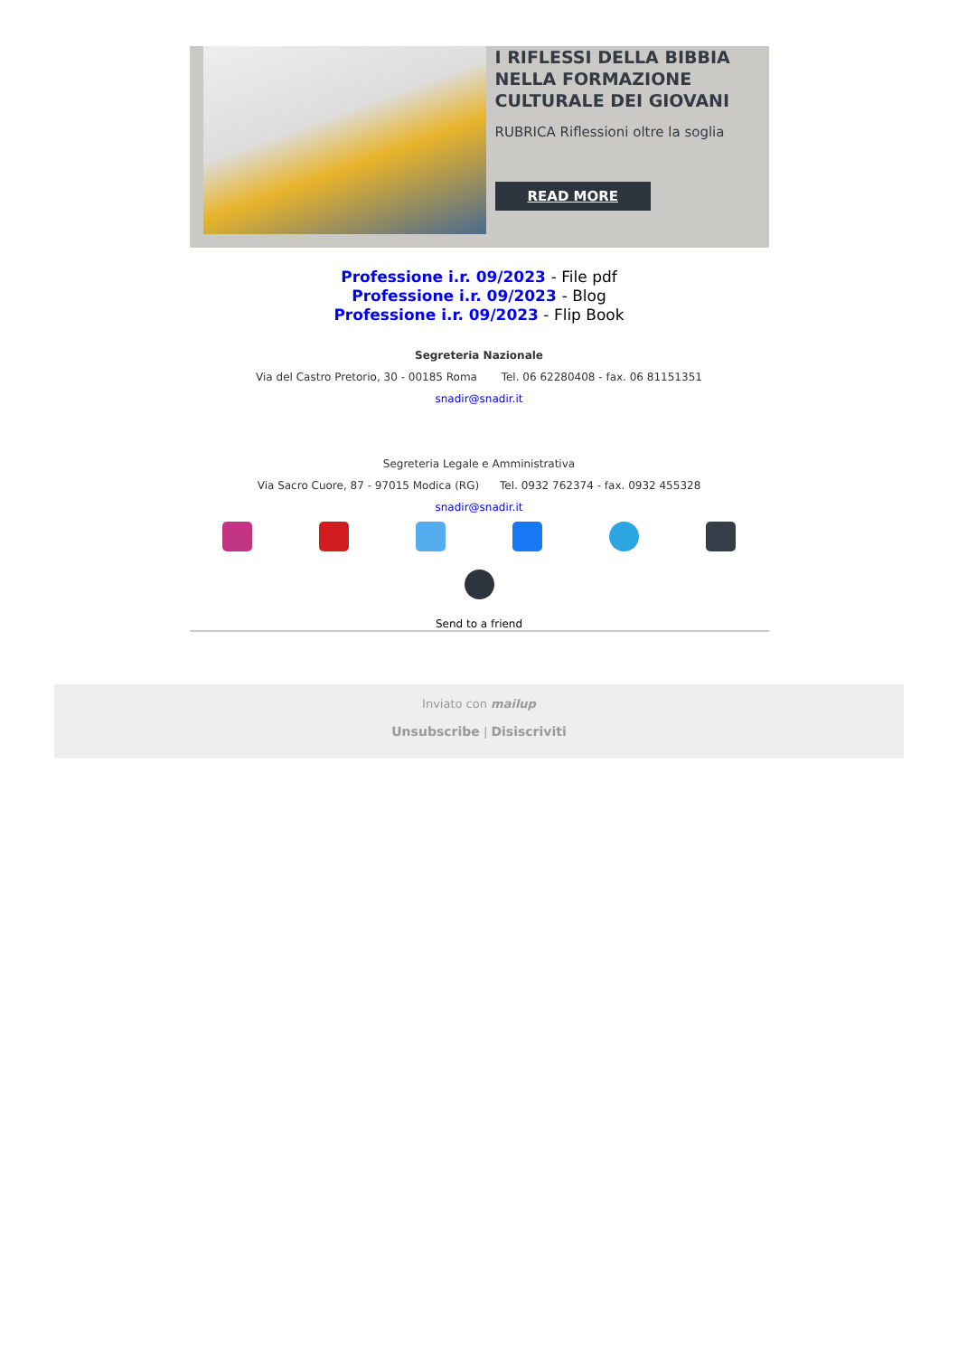I RIFLESSI DELLA BIBBIA NELLA FORMAZIONE CULTURALE DEI GIOVANI
RUBRICA Riflessioni oltre la soglia
READ MORE
Professione i.r. 09/2023 - File pdf
Professione i.r. 09/2023 - Blog
Professione i.r. 09/2023 - Flip Book
Segreteria Nazionale
Via del Castro Pretorio, 30 - 00185 Roma Tel. 06 62280408 - fax. 06 81151351
snadir@snadir.it
Segreteria Legale e Amministrativa
Via Sacro Cuore, 87 - 97015 Modica (RG) Tel. 0932 762374 - fax. 0932 455328
snadir@snadir.it
Send to a friend
Inviato con mailup
Unsubscribe | Disiscriviti